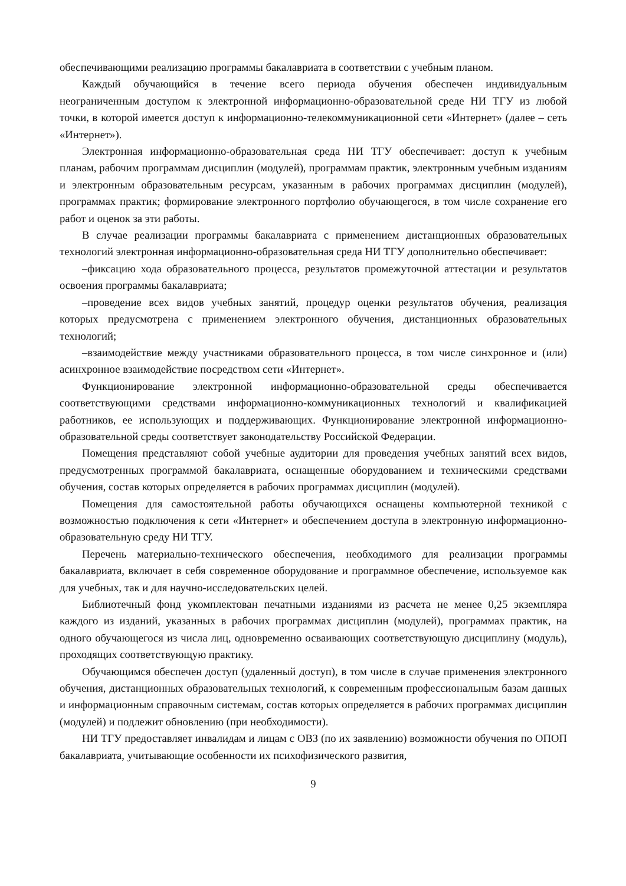обеспечивающими реализацию программы бакалавриата в соответствии с учебным планом.
Каждый обучающийся в течение всего периода обучения обеспечен индивидуальным неограниченным доступом к электронной информационно-образовательной среде НИ ТГУ из любой точки, в которой имеется доступ к информационно-телекоммуникационной сети «Интернет» (далее – сеть «Интернет»).
Электронная информационно-образовательная среда НИ ТГУ обеспечивает: доступ к учебным планам, рабочим программам дисциплин (модулей), программам практик, электронным учебным изданиям и электронным образовательным ресурсам, указанным в рабочих программах дисциплин (модулей), программах практик; формирование электронного портфолио обучающегося, в том числе сохранение его работ и оценок за эти работы.
В случае реализации программы бакалавриата с применением дистанционных образовательных технологий электронная информационно-образовательная среда НИ ТГУ дополнительно обеспечивает:
–фиксацию хода образовательного процесса, результатов промежуточной аттестации и результатов освоения программы бакалавриата;
–проведение всех видов учебных занятий, процедур оценки результатов обучения, реализация которых предусмотрена с применением электронного обучения, дистанционных образовательных технологий;
–взаимодействие между участниками образовательного процесса, в том числе синхронное и (или) асинхронное взаимодействие посредством сети «Интернет».
Функционирование электронной информационно-образовательной среды обеспечивается соответствующими средствами информационно-коммуникационных технологий и квалификацией работников, ее использующих и поддерживающих. Функционирование электронной информационно-образовательной среды соответствует законодательству Российской Федерации.
Помещения представляют собой учебные аудитории для проведения учебных занятий всех видов, предусмотренных программой бакалавриата, оснащенные оборудованием и техническими средствами обучения, состав которых определяется в рабочих программах дисциплин (модулей).
Помещения для самостоятельной работы обучающихся оснащены компьютерной техникой с возможностью подключения к сети «Интернет» и обеспечением доступа в электронную информационно-образовательную среду НИ ТГУ.
Перечень материально-технического обеспечения, необходимого для реализации программы бакалавриата, включает в себя современное оборудование и программное обеспечение, используемое как для учебных, так и для научно-исследовательских целей.
Библиотечный фонд укомплектован печатными изданиями из расчета не менее 0,25 экземпляра каждого из изданий, указанных в рабочих программах дисциплин (модулей), программах практик, на одного обучающегося из числа лиц, одновременно осваивающих соответствующую дисциплину (модуль), проходящих соответствующую практику.
Обучающимся обеспечен доступ (удаленный доступ), в том числе в случае применения электронного обучения, дистанционных образовательных технологий, к современным профессиональным базам данных и информационным справочным системам, состав которых определяется в рабочих программах дисциплин (модулей) и подлежит обновлению (при необходимости).
НИ ТГУ предоставляет инвалидам и лицам с ОВЗ (по их заявлению) возможности обучения по ОПОП бакалавриата, учитывающие особенности их психофизического развития,
9